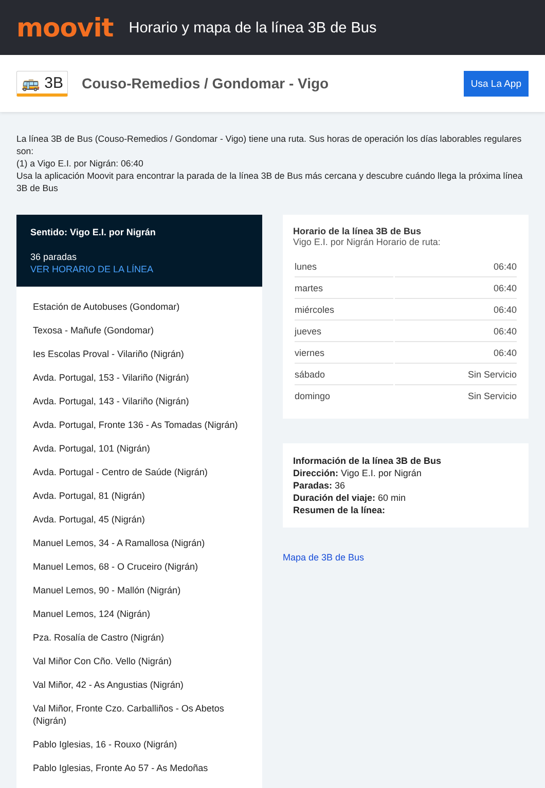moovit
Horario y mapa de la línea 3B de Bus
🚌 3B
Couso-Remedios / Gondomar - Vigo
Usa La App
La línea 3B de Bus (Couso-Remedios / Gondomar - Vigo) tiene una ruta. Sus horas de operación los días laborables regulares son:
(1) a Vigo E.I. por Nigrán: 06:40
Usa la aplicación Moovit para encontrar la parada de la línea 3B de Bus más cercana y descubre cuándo llega la próxima línea 3B de Bus
Sentido: Vigo E.I. por Nigrán
36 paradas
VER HORARIO DE LA LÍNEA
Estación de Autobuses (Gondomar)
Texosa - Mañufe (Gondomar)
Ies Escolas Proval - Vilariño (Nigrán)
Avda. Portugal, 153 - Vilariño (Nigrán)
Avda. Portugal, 143 - Vilariño (Nigrán)
Avda. Portugal, Fronte 136 - As Tomadas (Nigrán)
Avda. Portugal, 101 (Nigrán)
Avda. Portugal - Centro de Saúde (Nigrán)
Avda. Portugal, 81 (Nigrán)
Avda. Portugal, 45 (Nigrán)
Manuel Lemos, 34 - A Ramallosa (Nigrán)
Manuel Lemos, 68 - O Cruceiro (Nigrán)
Manuel Lemos, 90 - Mallón (Nigrán)
Manuel Lemos, 124 (Nigrán)
Pza. Rosalía de Castro (Nigrán)
Val Miñor Con Cño. Vello (Nigrán)
Val Miñor, 42 - As Angustias (Nigrán)
Val Miñor, Fronte Czo. Carballiños - Os Abetos (Nigrán)
Pablo Iglesias, 16 - Rouxo (Nigrán)
Pablo Iglesias, Fronte Ao 57 - As Medoñas
Horario de la línea 3B de Bus
Vigo E.I. por Nigrán Horario de ruta:
| lunes | 06:40 |
| martes | 06:40 |
| miércoles | 06:40 |
| jueves | 06:40 |
| viernes | 06:40 |
| sábado | Sin Servicio |
| domingo | Sin Servicio |
Información de la línea 3B de Bus
Dirección: Vigo E.I. por Nigrán
Paradas: 36
Duración del viaje: 60 min
Resumen de la línea:
Mapa de 3B de Bus